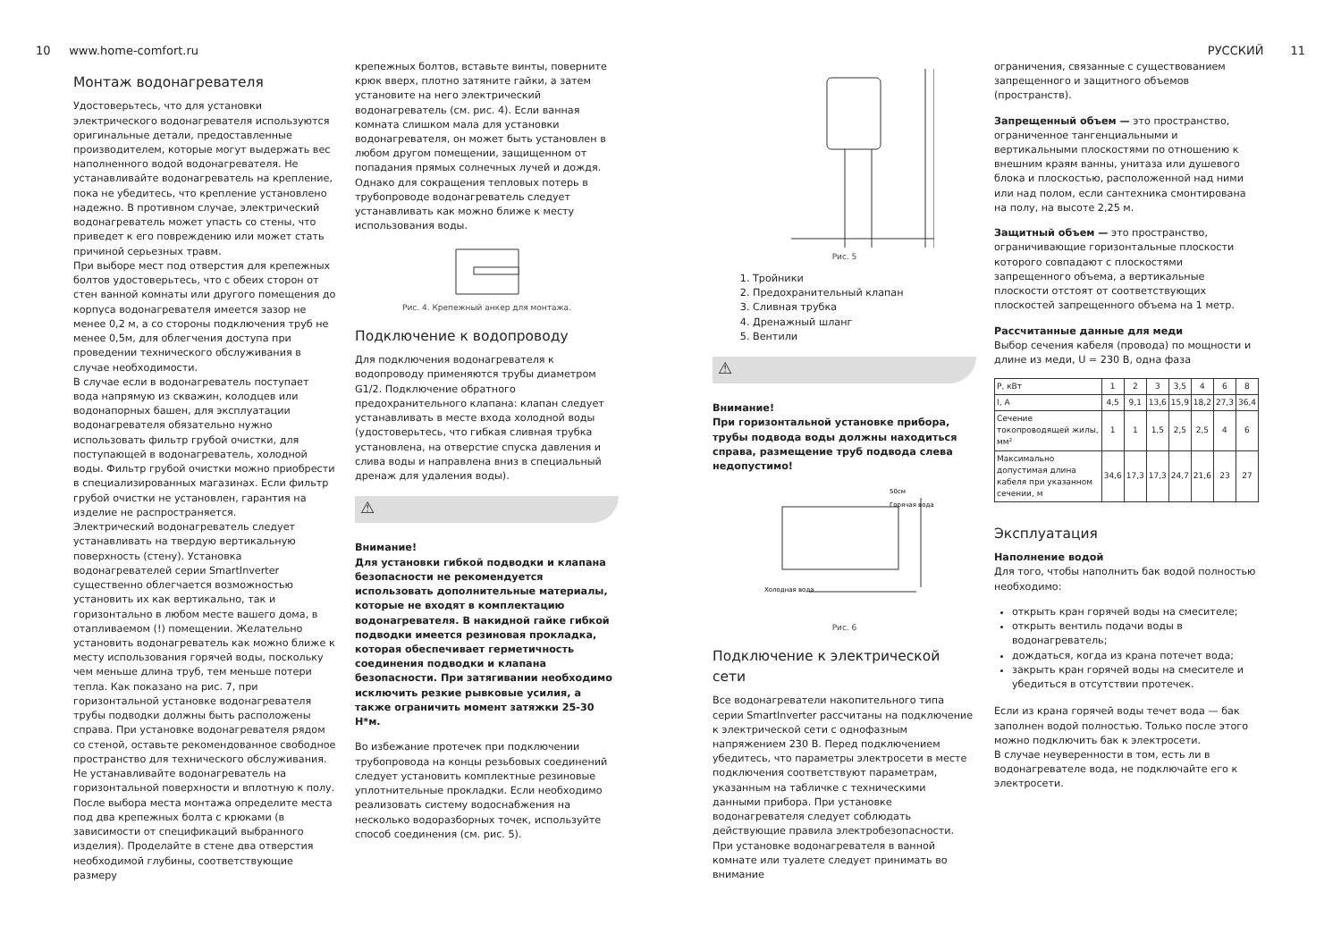10 www.home-comfort.ru РУССКИЙ 11
Монтаж водонагревателя
Удостоверьтесь, что для установки электрического водонагревателя используются оригинальные детали, предоставленные производителем, которые могут выдержать вес наполненного водой водонагревателя. Не устанавливайте водонагреватель на крепление, пока не убедитесь, что крепление установлено надежно. В противном случае, электрический водонагреватель может упасть со стены, что приведет к его повреждению или может стать причиной серьезных травм.
При выборе мест под отверстия для крепежных болтов удостоверьтесь, что с обеих сторон от стен ванной комнаты или другого помещения до корпуса водонагревателя имеется зазор не менее 0,2 м, а со стороны подключения труб не менее 0,5м, для облегчения доступа при проведении технического обслуживания в случае необходимости.
В случае если в водонагреватель поступает вода напрямую из скважин, колодцев или водонапорных башен, для эксплуатации водонагревателя обязательно нужно использовать фильтр грубой очистки, для поступающей в водонагреватель, холодной воды. Фильтр грубой очистки можно приобрести в специализированных магазинах. Если фильтр грубой очистки не установлен, гарантия на изделие не распространяется.
Электрический водонагреватель следует устанавливать на твердую вертикальную поверхность (стену). Установка водонагревателей серии SmartInverter существенно облегчается возможностью установить их как вертикально, так и горизонтально в любом месте вашего дома, в отапливаемом (!) помещении. Желательно установить водонагреватель как можно ближе к месту использования горячей воды, поскольку чем меньше длина труб, тем меньше потери тепла. Как показано на рис. 7, при горизонтальной установке водонагревателя трубы подводки должны быть расположены справа. При установке водонагревателя рядом со стеной, оставьте рекомендованное свободное пространство для технического обслуживания. Не устанавливайте водонагреватель на горизонтальной поверхности и вплотную к полу. После выбора места монтажа определите места под два крепежных болта с крюками (в зависимости от спецификаций выбранного изделия). Проделайте в стене два отверстия необходимой глубины, соответствующие размеру
крепежных болтов, вставьте винты, поверните крюк вверх, плотно затяните гайки, а затем установите на него электрический водонагреватель (см. рис. 4). Если ванная комната слишком мала для установки водонагревателя, он может быть установлен в любом другом помещении, защищенном от попадания прямых солнечных лучей и дождя. Однако для сокращения тепловых потерь в трубопроводе водонагреватель следует устанавливать как можно ближе к месту использования воды.
Рис. 4. Крепежный анкер для монтажа.
Подключение к водопроводу
Для подключения водонагревателя к водопроводу применяются трубы диаметром G1/2. Подключение обратного предохранительного клапана: клапан следует устанавливать в месте входа холодной воды (удостоверьтесь, что гибкая сливная трубка установлена, на отверстие спуска давления и слива воды и направлена вниз в специальный дренаж для удаления воды).
⚠
Внимание!
Для установки гибкой подводки и клапана безопасности не рекомендуется использовать дополнительные материалы, которые не входят в комплектацию водонагревателя. В накидной гайке гибкой подводки имеется резиновая прокладка, которая обеспечивает герметичность соединения подводки и клапана безопасности. При затягивании необходимо исключить резкие рывковые усилия, а также ограничить момент затяжки 25-30 Н*м.
Во избежание протечек при подключении трубопровода на концы резьбовых соединений следует установить комплектные резиновые уплотнительные прокладки. Если необходимо реализовать систему водоснабжения на несколько водоразборных точек, используйте способ соединения (см. рис. 5).
Рис. 5
1. Тройники
2. Предохранительный клапан
3. Сливная трубка
4. Дренажный шланг
5. Вентили
⚠
Внимание!
При горизонтальной установке прибора, трубы подвода воды должны находиться справа, размещение труб подвода слева недопустимо!
50см
Горячая вода
Холодная вода
Рис. 6
Подключение к электрической сети
Все водонагреватели накопительного типа серии SmartInverter рассчитаны на подключение к электрической сети с однофазным напряжением 230 В. Перед подключением убедитесь, что параметры электросети в месте подключения соответствуют параметрам, указанным на табличке с техническими данными прибора. При установке водонагревателя следует соблюдать действующие правила электробезопасности. При установке водонагревателя в ванной комнате или туалете следует принимать во внимание
ограничения, связанные с существованием запрещенного и защитного объемов (пространств).
Запрещенный объем — это пространство, ограниченное тангенциальными и вертикальными плоскостями по отношению к внешним краям ванны, унитаза или душевого блока и плоскостью, расположенной над ними или над полом, если сантехника смонтирована на полу, на высоте 2,25 м.
Защитный объем — это пространство, ограничивающие горизонтальные плоскости которого совпадают с плоскостями запрещенного объема, а вертикальные плоскости отстоят от соответствующих плоскостей запрещенного объема на 1 метр.
Рассчитанные данные для меди
Выбор сечения кабеля (провода) по мощности и длине из меди, U = 230 В, одна фаза
| Р, кВт | 1 | 2 | 3 | 3,5 | 4 | 6 | 8 |
| I, А | 4,5 | 9,1 | 13,6 | 15,9 | 18,2 | 27,3 | 36,4 |
| Сечение токопроводящей жилы, мм² | 1 | 1 | 1,5 | 2,5 | 2,5 | 4 | 6 |
| Максимально допустимая длина кабеля при указанном сечении, м | 34,6 | 17,3 | 17,3 | 24,7 | 21,6 | 23 | 27 |
Эксплуатация
Наполнение водой
Для того, чтобы наполнить бак водой полностью необходимо:
открыть кран горячей воды на смесителе;
открыть вентиль подачи воды в водонагреватель;
дождаться, когда из крана потечет вода;
закрыть кран горячей воды на смесителе и убедиться в отсутствии протечек.
Если из крана горячей воды течет вода — бак заполнен водой полностью. Только после этого можно подключить бак к электросети.
В случае неуверенности в том, есть ли в водонагревателе вода, не подключайте его к электросети.